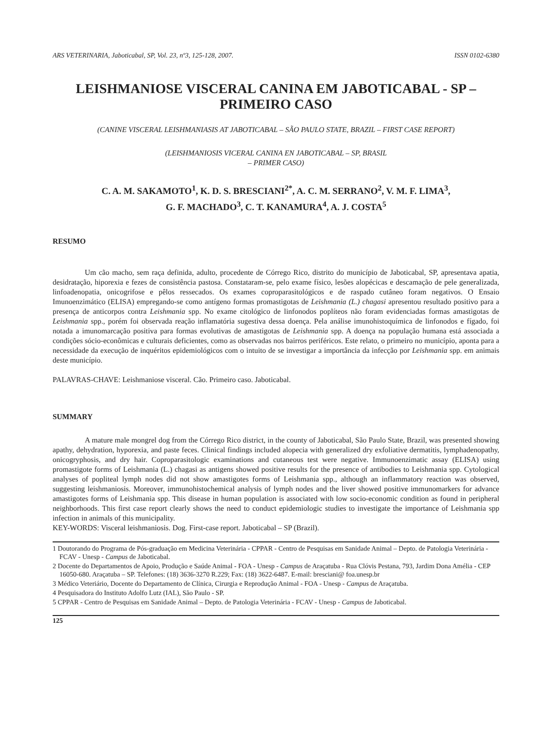ARS VETERINARIA, Jaboticabal, SP, Vol. 23, nº3, 125-128, 2007. ISSN 0102-6380
LEISHMANIOSE VISCERAL CANINA EM JABOTICABAL - SP –
PRIMEIRO CASO
(CANINE VISCERAL LEISHMANIASIS AT JABOTICABAL – SÃO PAULO STATE, BRAZIL – FIRST CASE REPORT)
(LEISHMANIOSIS VICERAL CANINA EN JABOTICABAL – SP, BRASIL
– PRIMER CASO)
C. A. M. SAKAMOTO<sup>1</sup>, K. D. S. BRESCIANI<sup>2*</sup>, A. C. M. SERRANO<sup>2</sup>, V. M. F. LIMA<sup>3</sup>,
G. F. MACHADO<sup>3</sup>, C. T. KANAMURA<sup>4</sup>, A. J. COSTA<sup>5</sup>
RESUMO
Um cão macho, sem raça definida, adulto, procedente de Córrego Rico, distrito do município de Jaboticabal, SP, apresentava apatia, desidratação, hiporexia e fezes de consistência pastosa. Constataram-se, pelo exame físico, lesões alopécicas e descamação de pele generalizada, linfoadenopatia, onicogrifose e pêlos ressecados. Os exames coproparasitológicos e de raspado cutâneo foram negativos. O Ensaio Imunoenzimático (ELISA) empregando-se como antígeno formas promastigotas de Leishmania (L.) chagasi apresentou resultado positivo para a presença de anticorpos contra Leishmania spp. No exame citológico de linfonodos poplíteos não foram evidenciadas formas amastigotas de Leishmania spp., porém foi observada reação inflamatória sugestiva dessa doença. Pela análise imunohistoquímica de linfonodos e fígado, foi notada a imunomarcação positiva para formas evolutivas de amastigotas de Leishmania spp. A doença na população humana está associada a condições sócio-econômicas e culturais deficientes, como as observadas nos bairros periféricos. Este relato, o primeiro no município, aponta para a necessidade da execução de inquéritos epidemiológicos com o intuito de se investigar a importância da infecção por Leishmania spp. em animais deste município.
PALAVRAS-CHAVE: Leishmaniose visceral. Cão. Primeiro caso. Jaboticabal.
SUMMARY
A mature male mongrel dog from the Córrego Rico district, in the county of Jaboticabal, São Paulo State, Brazil, was presented showing apathy, dehydration, hyporexia, and paste feces. Clinical findings included alopecia with generalized dry exfoliative dermatitis, lymphadenopathy, onicogryphosis, and dry hair. Coproparasitologic examinations and cutaneous test were negative. Immunoenzimatic assay (ELISA) using promastigote forms of Leishmania (L.) chagasi as antigens showed positive results for the presence of antibodies to Leishmania spp. Cytological analyses of popliteal lymph nodes did not show amastigotes forms of Leishmania spp., although an inflammatory reaction was observed, suggesting leishmaniosis. Moreover, immunohistochemical analysis of lymph nodes and the liver showed positive immunomarkers for advance amastigotes forms of Leishmania spp. This disease in human population is associated with low socio-economic condition as found in peripheral neighborhoods. This first case report clearly shows the need to conduct epidemiologic studies to investigate the importance of Leishmania spp infection in animals of this municipality.
KEY-WORDS: Visceral leishmaniosis. Dog. First-case report. Jaboticabal – SP (Brazil).
1 Doutorando do Programa de Pós-graduação em Medicina Veterinária - CPPAR - Centro de Pesquisas em Sanidade Animal – Depto. de Patologia Veterinária - FCAV - Unesp - Campus de Jaboticabal.
2 Docente do Departamentos de Apoio, Produção e Saúde Animal - FOA - Unesp - Campus de Araçatuba - Rua Clóvis Pestana, 793, Jardim Dona Amélia - CEP 16050-680. Araçatuba – SP. Telefones: (18) 3636-3270 R.229; Fax: (18) 3622-6487. E-mail: bresciani@ foa.unesp.br
3 Médico Veteriário, Docente do Departamento de Clínica, Cirurgia e Reprodução Animal - FOA - Unesp - Campus de Araçatuba.
4 Pesquisadora do Instituto Adolfo Lutz (IAL), São Paulo - SP.
5 CPPAR - Centro de Pesquisas em Sanidade Animal – Depto. de Patologia Veterinária - FCAV - Unesp - Campus de Jaboticabal.
125